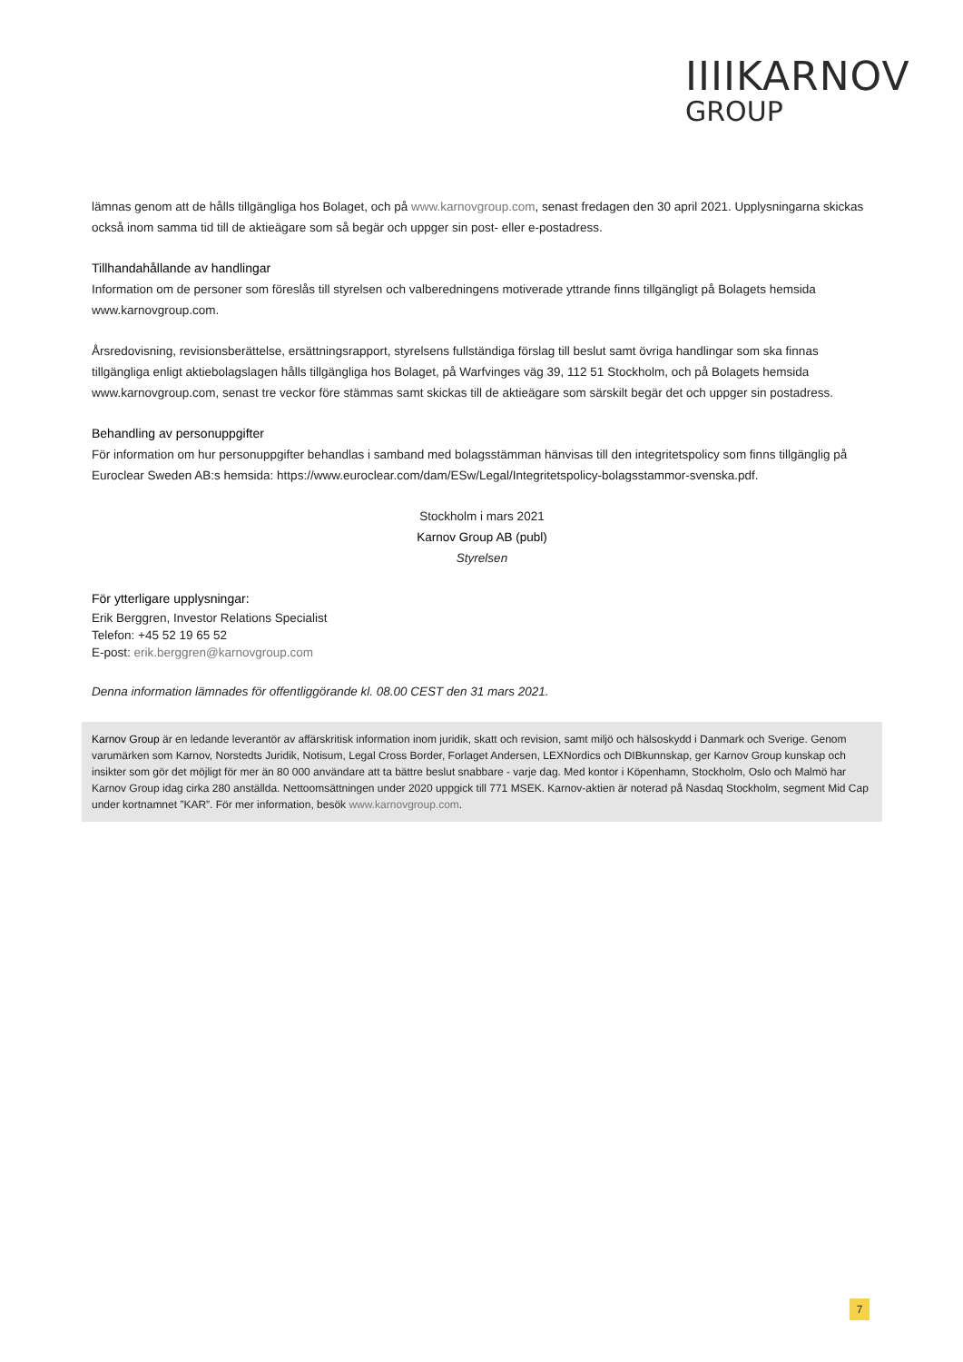IIIIKARNOV
GROUP
lämnas genom att de hålls tillgängliga hos Bolaget, och på www.karnovgroup.com, senast fredagen den 30 april 2021. Upplysningarna skickas också inom samma tid till de aktieägare som så begär och uppger sin post- eller e-postadress.
Tillhandahållande av handlingar
Information om de personer som föreslås till styrelsen och valberedningens motiverade yttrande finns tillgängligt på Bolagets hemsida www.karnovgroup.com.
Årsredovisning, revisionsberättelse, ersättningsrapport, styrelsens fullständiga förslag till beslut samt övriga handlingar som ska finnas tillgängliga enligt aktiebolagslagen hålls tillgängliga hos Bolaget, på Warfvinges väg 39, 112 51 Stockholm, och på Bolagets hemsida www.karnovgroup.com, senast tre veckor före stämmas samt skickas till de aktieägare som särskilt begär det och uppger sin postadress.
Behandling av personuppgifter
För information om hur personuppgifter behandlas i samband med bolagsstämman hänvisas till den integritetspolicy som finns tillgänglig på Euroclear Sweden AB:s hemsida: https://www.euroclear.com/dam/ESw/Legal/Integritetspolicy-bolagsstammor-svenska.pdf.
Stockholm i mars 2021
Karnov Group AB (publ)
Styrelsen
För ytterligare upplysningar:
Erik Berggren, Investor Relations Specialist
Telefon: +45 52 19 65 52
E-post: erik.berggren@karnovgroup.com
Denna information lämnades för offentliggörande kl. 08.00 CEST den 31 mars 2021.
Karnov Group är en ledande leverantör av affärskritisk information inom juridik, skatt och revision, samt miljö och hälsoskydd i Danmark och Sverige. Genom varumärken som Karnov, Norstedts Juridik, Notisum, Legal Cross Border, Forlaget Andersen, LEXNordics och DIBkunnskap, ger Karnov Group kunskap och insikter som gör det möjligt för mer än 80 000 användare att ta bättre beslut snabbare - varje dag. Med kontor i Köpenhamn, Stockholm, Oslo och Malmö har Karnov Group idag cirka 280 anställda. Nettoomsättningen under 2020 uppgick till 771 MSEK. Karnov-aktien är noterad på Nasdaq Stockholm, segment Mid Cap under kortnamnet ”KAR”. För mer information, besök www.karnovgroup.com.
7